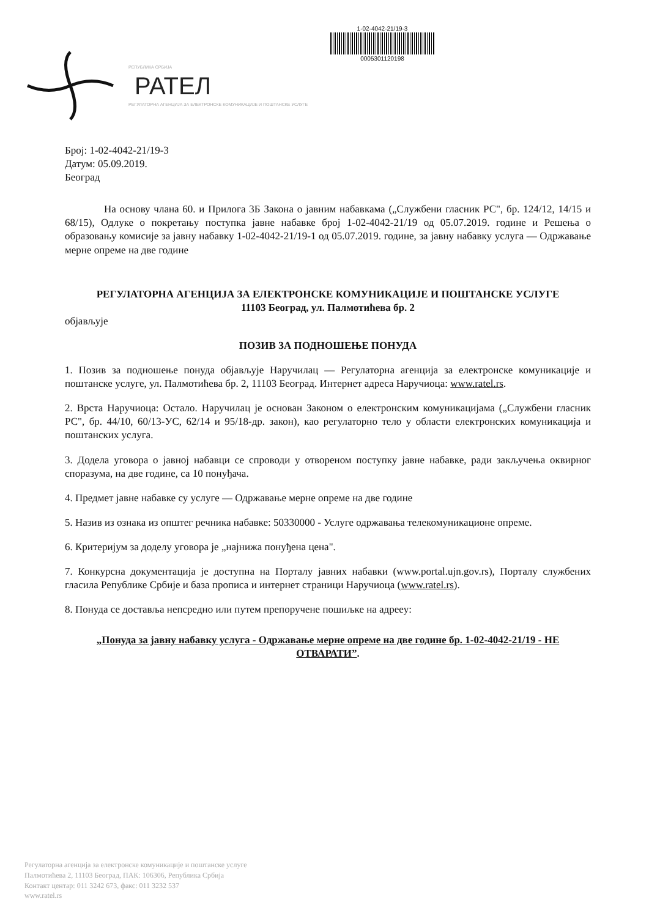РЕПУБЛИКА СРБИЈА
РАТЕЛ
РЕГУЛАТОРНА АГЕНЦИЈА ЗА ЕЛЕКТРОНСКЕ КОМУНИКАЦИЈЕ И ПОШТАНСКЕ УСЛУГЕ
1-02-4042-21/19-3
0005301120198
Број: 1-02-4042-21/19-3
Датум: 05.09.2019.
Београд
На основу члана 60. и Прилога 3Б Закона о јавним набавкама („Службени гласник РС", бр. 124/12, 14/15 и 68/15), Одлуке о покретању поступка јавне набавке број 1-02-4042-21/19 од 05.07.2019. године и Решења о образовању комисије за јавну набавку 1-02-4042-21/19-1 од 05.07.2019. године, за јавну набавку услуга — Одржавање мерне опреме на две године
РЕГУЛАТОРНА АГЕНЦИЈА ЗА ЕЛЕКТРОНСКЕ КОМУНИКАЦИЈЕ И ПОШТАНСКЕ УСЛУГЕ
11103 Београд, ул. Палмотићева бр. 2
објављује
ПОЗИВ ЗА ПОДНОШЕЊЕ ПОНУДА
1. Позив за подношење понуда објављује Наручилац — Регулаторна агенција за електронске комуникације и поштанске услуге, ул. Палмотићева бр. 2, 11103 Београд. Интернет адреса Наручиоца: www.ratel.rs.
2. Врста Наручиоца: Остало. Наручилац је основан Законом о електронским комуникацијама („Службени гласник РС", бр. 44/10, 60/13-УС, 62/14 и 95/18-др. закон), као регулаторно тело у области електронских комуникација и поштанских услуга.
3. Додела уговора о јавној набавци се спроводи у отвореном поступку јавне набавке, ради закључења оквирног споразума, на две године, са 10 понуђача.
4. Предмет јавне набавке су услуге — Одржавање мерне опреме на две године
5. Назив из ознака из општег речника набавке: 50330000 - Услуге одржавања телекомуникационе опреме.
6. Критеријум за доделу уговора је „најнижа понуђена цена".
7. Конкурсна документација је доступна на Порталу јавних набавки (www.portal.ujn.gov.rs), Порталу службених гласила Републике Србије и база прописа и интернет страници Наручиоца (www.ratel.rs).
8. Понуда се доставља непсредно или путем препоручене пошиљке на адреeу:
„Понуда за јавну набавку услуга - Одржавање мерне опреме на две године бр. 1-02-4042-21/19 - НЕ ОТВАРАТИ”.
Регулаторна агенција за електронске комуникације и поштанске услуге
Палмотићева 2, 11103 Београд, ПАК: 106306, Република Србија
Контакт центар: 011 3242 673, факс: 011 3232 537
www.ratel.rs